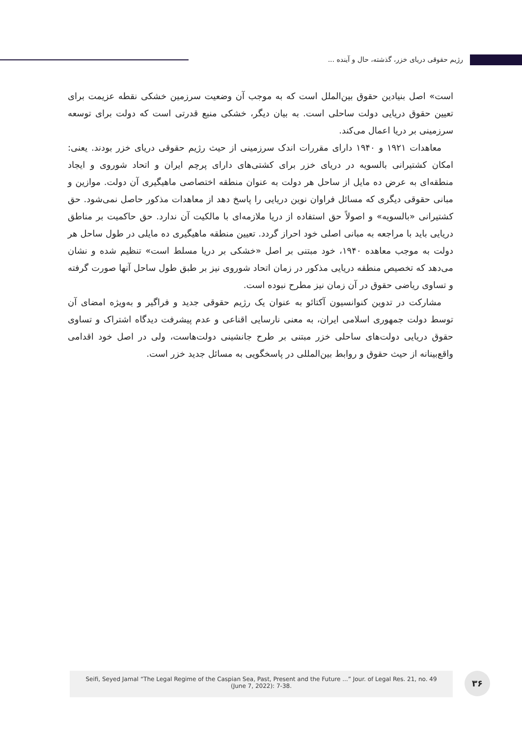رژیم حقوقی دریای خزر، گذشته، حال و آینده ...
است» اصل بنیادین حقوق بین‌الملل است که به موجب آن وضعیت سرزمین خشکی نقطه عزیمت برای تعیین حقوق دریایی دولت ساحلی است. به بیان دیگر، خشکی منبع قدرتی است که دولت برای توسعه سرزمینی بر دریا اعمال می‌کند.
معاهدات ۱۹۲۱ و ۱۹۴۰ دارای مقررات اندک سرزمینی از حیث رژیم حقوقی دریای خزر بودند. یعنی: امکان کشتیرانی بالسویه در دریای خزر برای کشتی‌های دارای پرچم ایران و اتحاد شوروی و ایجاد منطقه‌ای به عرض ده مایل از ساحل هر دولت به عنوان منطقه اختصاصی ماهیگیری آن دولت. موازین و مبانی حقوقی دیگری که مسائل فراوان نوین دریایی را پاسخ دهد از معاهدات مذکور حاصل نمی‌شود. حق کشتیرانی «بالسویه» و اصولاً حق استفاده از دریا ملازمه‌ای با مالکیت آن ندارد. حق حاکمیت بر مناطق دریایی باید با مراجعه به مبانی اصلی خود احراز گردد. تعیین منطقه ماهیگیری ده مایلی در طول ساحل هر دولت به موجب معاهده ۱۹۴۰، خود مبتنی بر اصل «خشکی بر دریا مسلط است» تنظیم شده و نشان می‌دهد که تخصیص منطقه دریایی مذکور در زمان اتحاد شوروی نیز بر طبق طول ساحل آنها صورت گرفته و تساوی ریاضی حقوق در آن زمان نیز مطرح نبوده است.
مشارکت در تدوین کنوانسیون آکتائو به عنوان یک رژیم حقوقی جدید و فراگیر و به‌ویژه امضای آن توسط دولت جمهوری اسلامی ایران، به معنی نارسایی اقناعی و عدم پیشرفت دیدگاه اشتراک و تساوی حقوق دریایی دولت‌های ساحلی خزر مبتنی بر طرح جانشینی دولت‌هاست، ولی در اصل خود اقدامی واقع‌بینانه از حیث حقوق و روابط بین‌المللی در پاسخگویی به مسائل جدید خزر است.
Seifi, Seyed Jamal “The Legal Regime of the Caspian Sea, Past, Present and the Future ...” Jour. of Legal Res. 21, no. 49
(June 7, 2022): 7-38.
۳۶